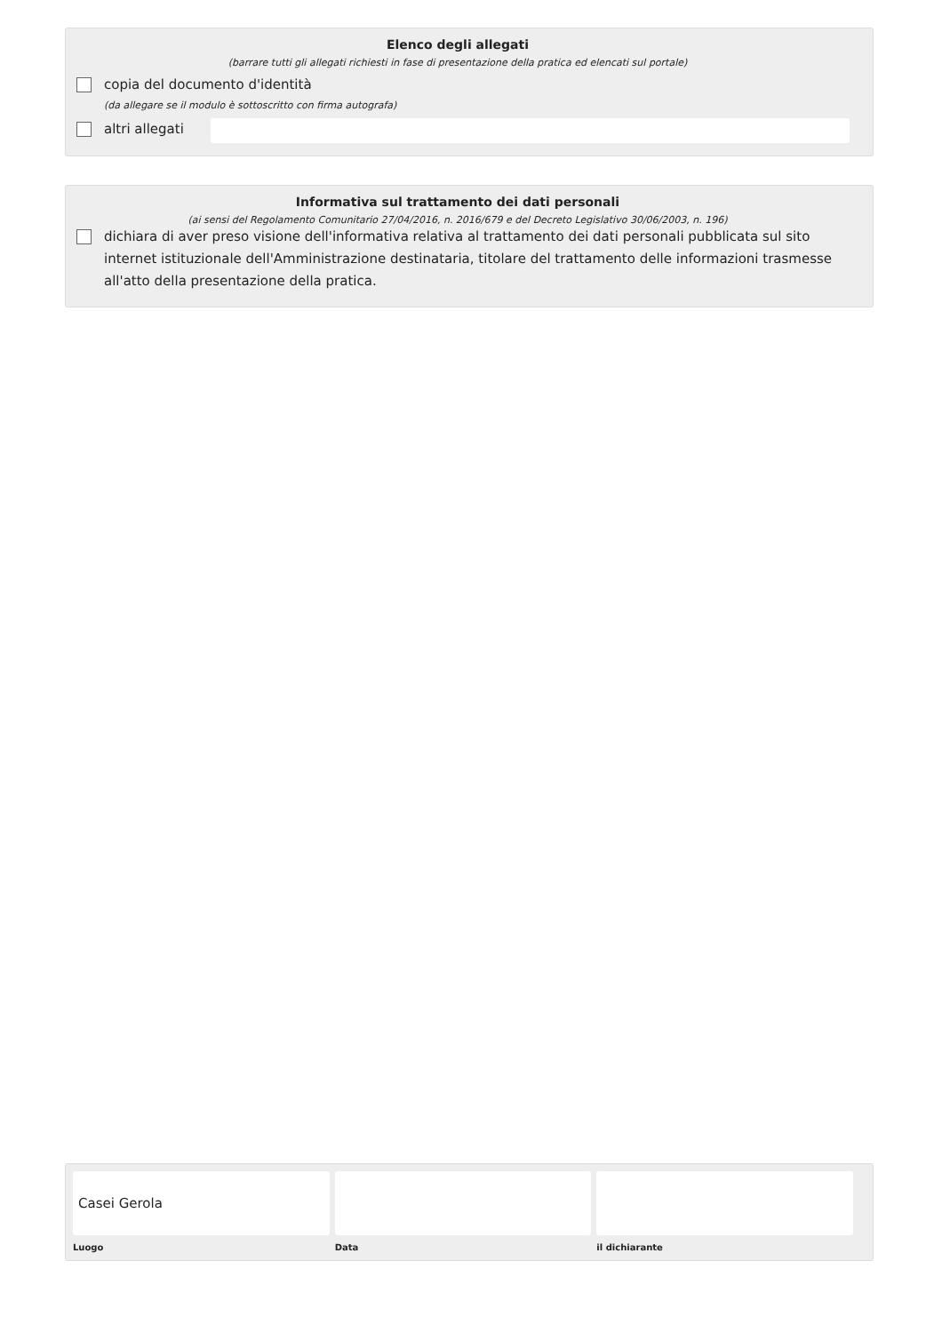Elenco degli allegati
(barrare tutti gli allegati richiesti in fase di presentazione della pratica ed elencati sul portale)
copia del documento d'identità
(da allegare se il modulo è sottoscritto con firma autografa)
altri allegati
Informativa sul trattamento dei dati personali
(ai sensi del Regolamento Comunitario 27/04/2016, n. 2016/679 e del Decreto Legislativo 30/06/2003, n. 196)
dichiara di aver preso visione dell'informativa relativa al trattamento dei dati personali pubblicata sul sito internet istituzionale dell'Amministrazione destinataria, titolare del trattamento delle informazioni trasmesse all'atto della presentazione della pratica.
Casei Gerola
Luogo
Data il dichiarante